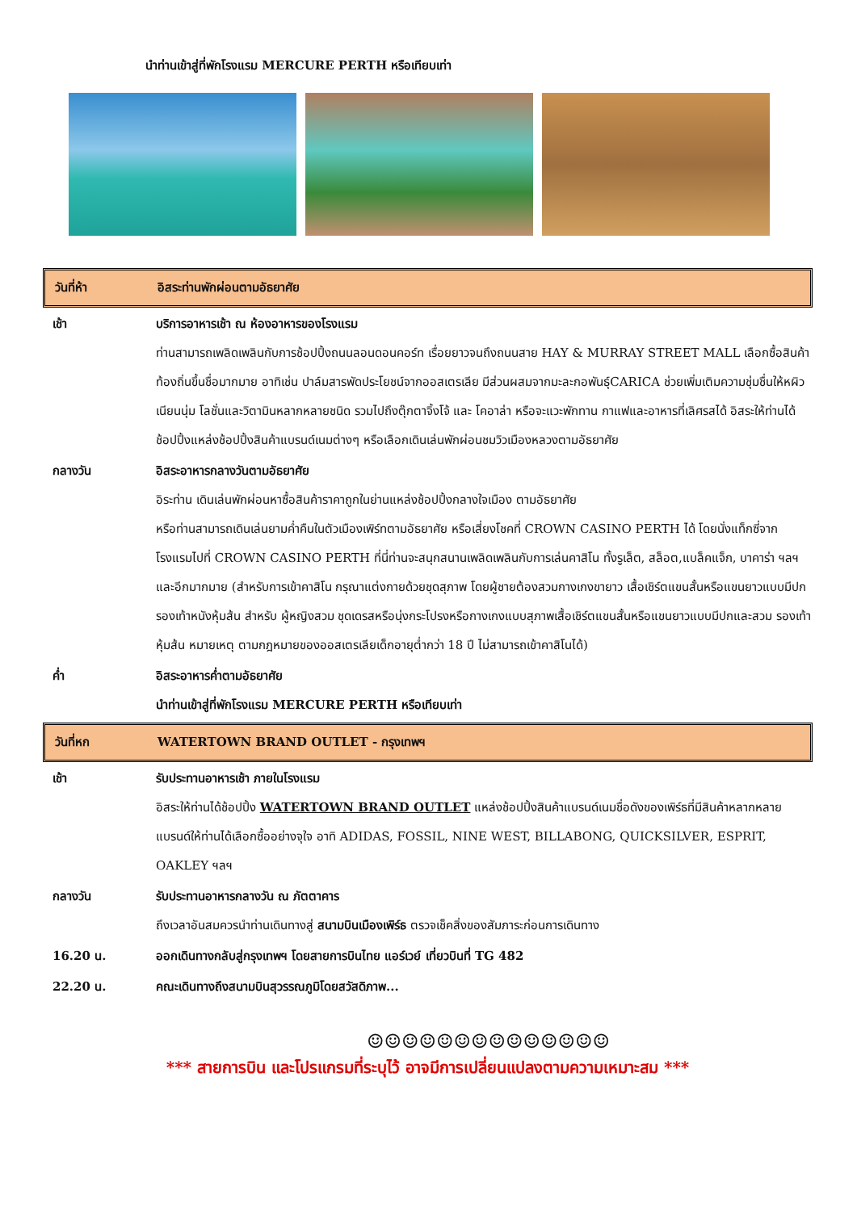นำท่านเข้าสู่ที่พักโรงแรม MERCURE PERTH หรือเทียบเท่า
วันที่ห้า อิสระท่านพักผ่อนตามอัธยาศัย
เช้า บริการอาหารเช้า ณ ห้องอาหารของโรงแรม
ท่านสามารถเพลิดเพลินกับการช้อปปิ้งถนนลอนดอนคอร์ท เรื่อยยาวจนถึงถนนสาย HAY & MURRAY STREET MALL เลือกซื้อสินค้าท้องถิ่นขึ้นชื่อมากมาย อาทิเช่น ปาล์มสารพัดประโยชน์จากออสเตรเลีย มีส่วนผสมจากมะละกอพันธุ์CARICA ช่วยเพิ่มเติมความชุ่มชื่นให้หผิวเนียนนุ่ม โลชั่นและวิตามินหลากหลายชนิด รวมไปถึงตุ๊กตาจิ้งโจ้ และ โคอาล่า หรือจะแวะพักทาน กาแฟและอาหารที่เลิศรสได้ อิสระให้ท่านได้ช้อปปิ้งแหล่งช้อปปิ้งสินค้าแบรนด์เนมต่างๆ หรือเลือกเดินเล่นพักผ่อนชมวิวเมืองหลวงตามอัธยาศัย
กลางวัน อิสระอาหารกลางวันตามอัธยาศัย
อิระท่าน เดินเล่นพักผ่อนหาซื้อสินค้าราคาถูกในย่านแหล่งช้อปปิ้งกลางใจเมือง ตามอัธยาศัย
หรือท่านสามารถเดินเล่นยามค่ำคืนในตัวเมืองเพิร์ทตามอัธยาศัย หรือเสี่ยงโชคที่ CROWN CASINO PERTH ได้ โดยนั่งแท็กซี่จากโรงแรมไปที่ CROWN CASINO PERTH ที่นี่ท่านจะสนุกสนานเพลิดเพลินกับการเล่นคาสิโน ทั้งรูเล็ต, สล็อต,แบล็คแจ็ก, บาคาร่า ฯลฯ และอีกมากมาย (สำหรับการเข้าคาสิโน กรุณาแต่งกายด้วยชุดสุภาพ โดยผู้ชายต้องสวมกางเกงขายาว เสื้อเชิร์ตแขนสั้นหรือแขนยาวแบบมีปก รองเท้าหนังหุ้มส้น สำหรับ ผู้หญิงสวม ชุดเดรสหรือนุ่งกระโปรงหรือกางเกงแบบสุภาพเสื้อเชิร์ตแขนสั้นหรือแขนยาวแบบมีปกและสวม รองเท้าหุ้มส้น หมายเหตุ ตามกฎหมายของออสเตรเลียเด็กอายุต่ำกว่า 18 ปี ไม่สามารถเข้าคาสิโนได้)
ค่ำ อิสระอาหารค่ำตามอัธยาศัย
นำท่านเข้าสู่ที่พักโรงแรม MERCURE PERTH หรือเทียบเท่า
วันที่หก WATERTOWN BRAND OUTLET - กรุงเทพฯ
เช้า รับประทานอาหารเช้า ภายในโรงแรม
อิสระให้ท่านได้ช้อปปิ้ง WATERTOWN BRAND OUTLET แหล่งช้อปปิ้งสินค้าแบรนด์เนมชื่อดังของเพิร์ธที่มีสินค้าหลากหลายแบรนด์ให้ท่านได้เลือกซื้ออย่างจุใจ อาทิ ADIDAS, FOSSIL, NINE WEST, BILLABONG, QUICKSILVER, ESPRIT, OAKLEY ฯลฯ
กลางวัน รับประทานอาหารกลางวัน ณ ภัตตาคาร
ถึงเวลาอันสมควรนำท่านเดินทางสู่ สนามบินเมืองเพิร์ธ ตรวจเช็คสิ่งของสัมภาระก่อนการเดินทาง
16.20 น. ออกเดินทางกลับสู่กรุงเทพฯ โดยสายการบินไทย แอร์เวย์ เที่ยวบินที่ TG 482
22.20 น. คณะเดินทางถึงสนามบินสุวรรณภูมิโดยสวัสดิภาพ...
☺☺☺☺☺☺☺☺☺☺☺☺☺☺
*** สายการบิน และโปรแกรมที่ระบุไว้ อาจมีการเปลี่ยนแปลงตามความเหมาะสม ***